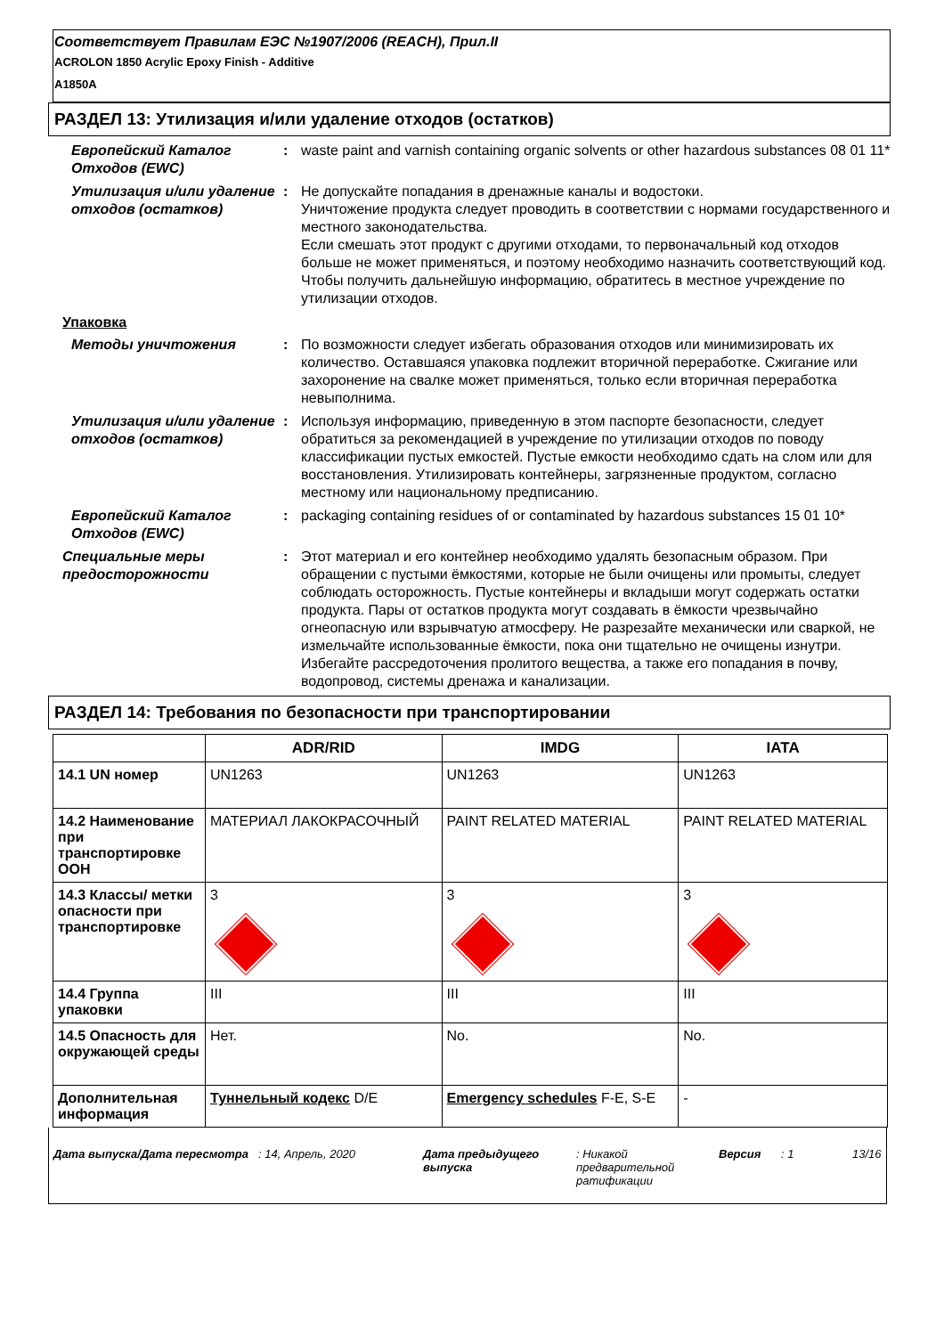Соответствует Правилам ЕЭС №1907/2006 (REACH), Прил.II
ACROLON 1850 Acrylic Epoxy Finish - Additive
A1850A
РАЗДЕЛ 13: Утилизация и/или удаление отходов (остатков)
Европейский Каталог Отходов (EWC)
: waste paint and varnish containing organic solvents or other hazardous substances 08 01 11*
Утилизация и/или удаление отходов (остатков)
: Не допускайте попадания в дренажные каналы и водостоки.
Уничтожение продукта следует проводить в соответствии с нормами государственного и местного законодательства.
Если смешать этот продукт с другими отходами, то первоначальный код отходов больше не может применяться, и поэтому необходимо назначить соответствующий код.
Чтобы получить дальнейшую информацию, обратитесь в местное учреждение по утилизации отходов.
Упаковка
Методы уничтожения : По возможности следует избегать образования отходов или минимизировать их количество. Оставшаяся упаковка подлежит вторичной переработке. Сжигание или захоронение на свалке может применяться, только если вторичная переработка невыполнима.
Утилизация и/или удаление отходов (остатков)
: Используя информацию, приведенную в этом паспорте безопасности, следует обратиться за рекомендацией в учреждение по утилизации отходов по поводу классификации пустых емкостей. Пустые емкости необходимо сдать на слом или для восстановления. Утилизировать контейнеры, загрязненные продуктом, согласно местному или национальному предписанию.
Европейский Каталог Отходов (EWC)
: packaging containing residues of or contaminated by hazardous substances 15 01 10*
Специальные меры предосторожности
: Этот материал и его контейнер необходимо удалять безопасным образом. При обращении с пустыми ёмкостями, которые не были очищены или промыты, следует соблюдать осторожность. Пустые контейнеры и вкладыши могут содержать остатки продукта. Пары от остатков продукта могут создавать в ёмкости чрезвычайно огнеопасную или взрывчатую атмосферу. Не разрезайте механически или сваркой, не измельчайте использованные ёмкости, пока они тщательно не очищены изнутри. Избегайте рассредоточения пролитого вещества, а также его попадания в почву, водопровод, системы дренажа и канализации.
РАЗДЕЛ 14: Требования по безопасности при транспортировании
| | ADR/RID | IMDG | IATA |
| --- | --- | --- | --- |
| 14.1 UN номер | UN1263 | UN1263 | UN1263 |
| 14.2 Наименование при транспортировке ООН | МАТЕРИАЛ ЛАКОКРАСОЧНЫЙ | PAINT RELATED MATERIAL | PAINT RELATED MATERIAL |
| 14.3 Классы/ метки опасности при транспортировке | 3 | 3 | 3 |
| 14.4 Группа упаковки | III | III | III |
| 14.5 Опасность для окружающей среды | Нет. | No. | No. |
| Дополнительная информация | Туннельный кодекс D/E | Emergency schedules F-E, S-E | - |
Дата выпуска/Дата пересмотра : 14, Апрель, 2020 Дата предыдущего выпуска
: Никакой предварительной ратификации
Версия : 1 13/16